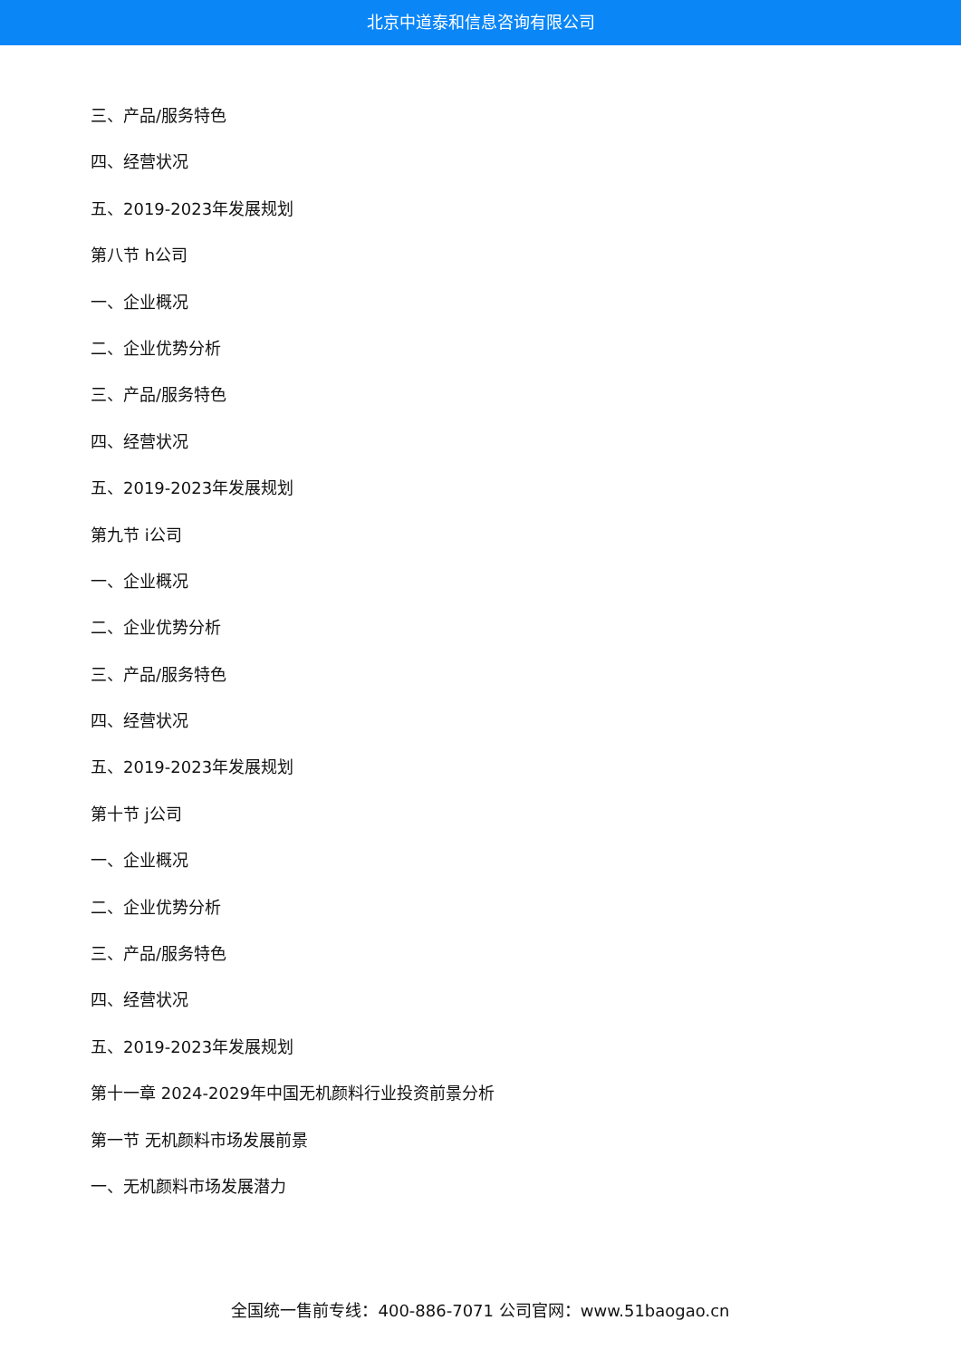北京中道泰和信息咨询有限公司
三、产品/服务特色
四、经营状况
五、2019-2023年发展规划
第八节 h公司
一、企业概况
二、企业优势分析
三、产品/服务特色
四、经营状况
五、2019-2023年发展规划
第九节 i公司
一、企业概况
二、企业优势分析
三、产品/服务特色
四、经营状况
五、2019-2023年发展规划
第十节 j公司
一、企业概况
二、企业优势分析
三、产品/服务特色
四、经营状况
五、2019-2023年发展规划
第十一章 2024-2029年中国无机颜料行业投资前景分析
第一节 无机颜料市场发展前景
一、无机颜料市场发展潜力
全国统一售前专线：400-886-7071 公司官网：www.51baogao.cn